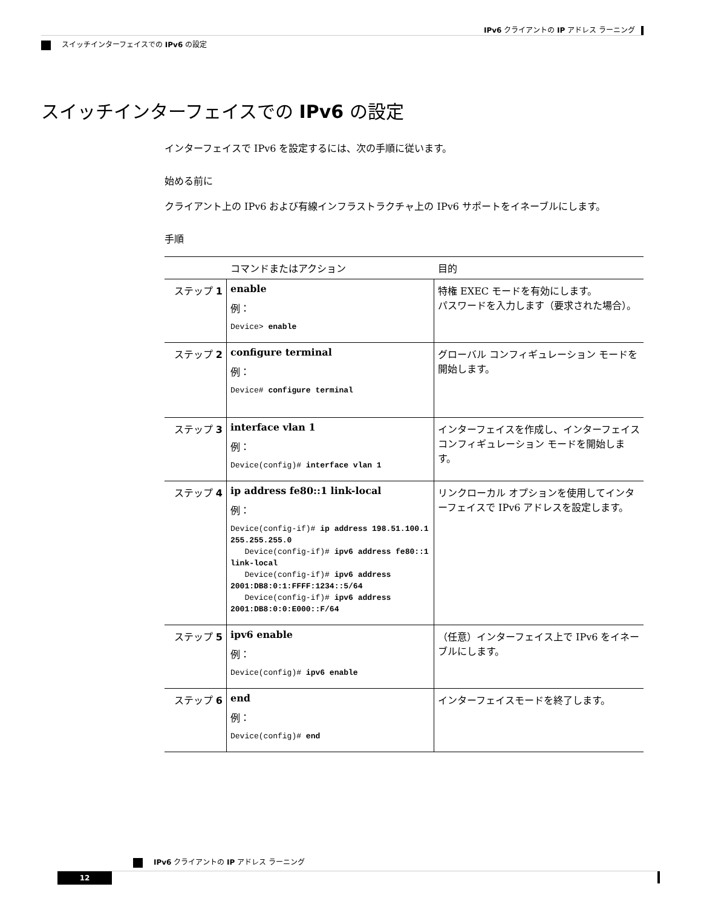IPv6 クライアントの IP アドレス ラーニング
スイッチインターフェイスでの IPv6 の設定
スイッチインターフェイスでの IPv6 の設定
インターフェイスで IPv6 を設定するには、次の手順に従います。
始める前に
クライアント上の IPv6 および有線インフラストラクチャ上の IPv6 サポートをイネーブルにします。
手順
| | コマンドまたはアクション | 目的 |
| --- | --- | --- |
| ステップ 1 | enable 例： Device> enable | 特権 EXEC モードを有効にします。 パスワードを入力します（要求された場合）。 |
| ステップ 2 | configure terminal 例： Device# configure terminal | グローバル コンフィギュレーション モードを開始します。 |
| ステップ 3 | interface vlan 1 例： Device(config)# interface vlan 1 | インターフェイスを作成し、インターフェイス コンフィギュレーション モードを開始します。 |
| ステップ 4 | ip address fe80::1 link-local 例： Device(config-if)# ip address 198.51.100.1 255.255.255.0 Device(config-if)# ipv6 address fe80::1 link-local Device(config-if)# ipv6 address 2001:DB8:0:1:FFFF:1234::5/64 Device(config-if)# ipv6 address 2001:DB8:0:0:E000::F/64 | リンクローカル オプションを使用してインターフェイスで IPv6 アドレスを設定します。 |
| ステップ 5 | ipv6 enable 例： Device(config)# ipv6 enable | （任意）インターフェイス上で IPv6 をイネーブルにします。 |
| ステップ 6 | end 例： Device(config)# end | インターフェイスモードを終了します。 |
IPv6 クライアントの IP アドレス ラーニング
12